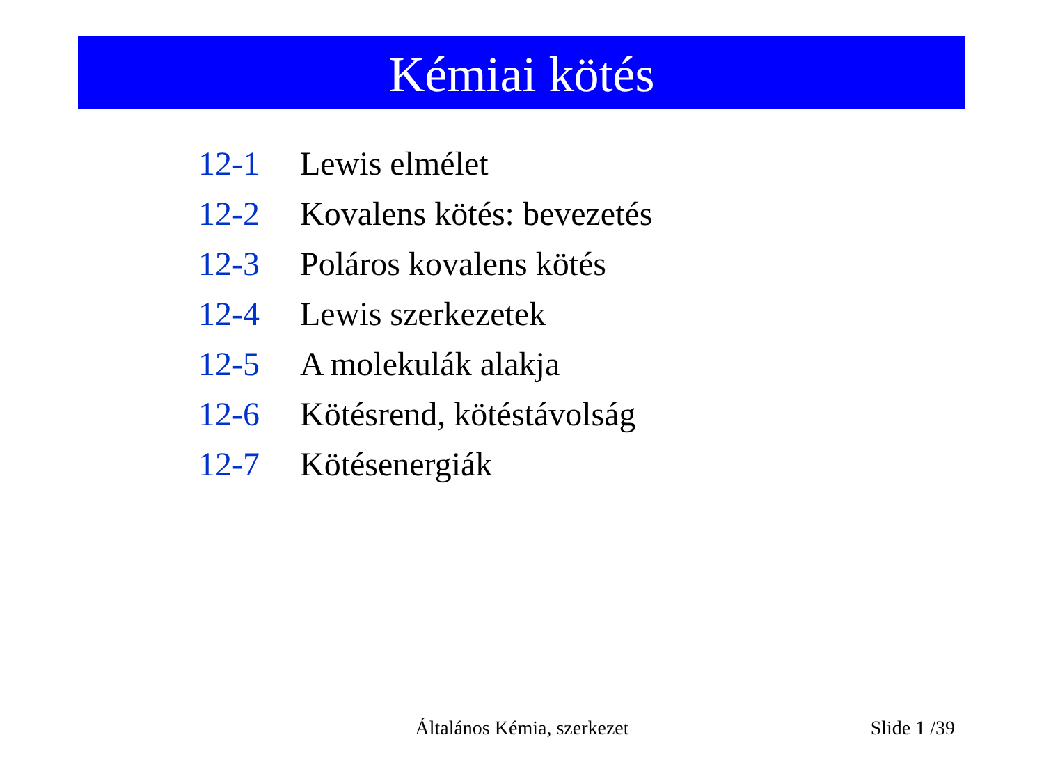Kémiai kötés
12-1 Lewis elmélet
12-2 Kovalens kötés: bevezetés
12-3 Poláros kovalens kötés
12-4 Lewis szerkezetek
12-5 A molekulák alakja
12-6 Kötésrend, kötéstávolság
12-7 Kötésenergiák
Általános Kémia, szerkezet
Slide 1 /39